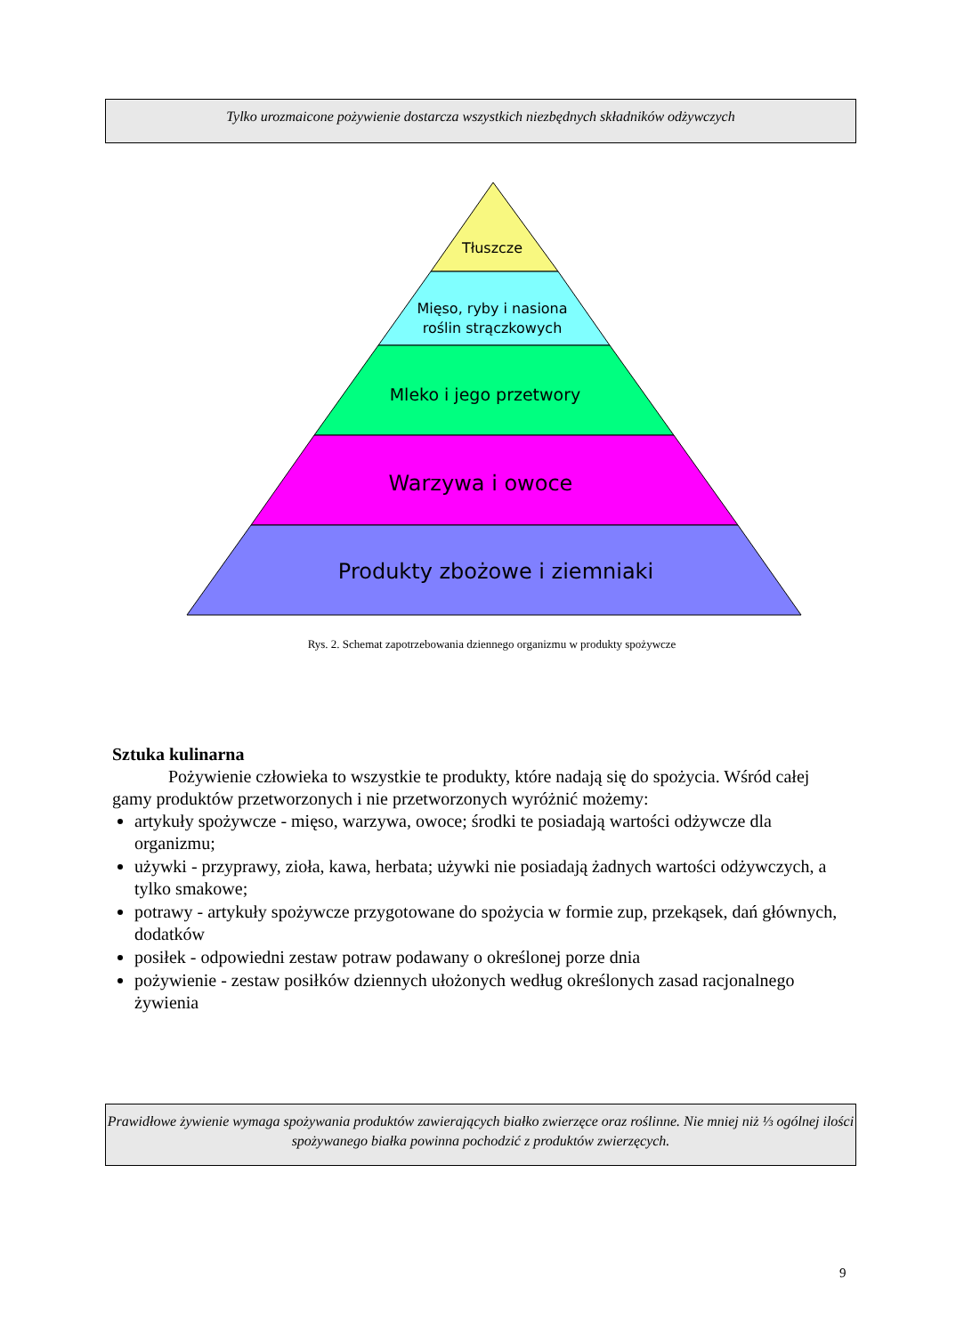Tylko urozmaicone pożywienie dostarcza wszystkich niezbędnych składników odżywczych
Tłuszcze
Mięso, ryby i nasiona
roślin strączkowych
Mleko i jego przetwory
Warzywa i owoce
Produkty zbożowe i ziemniaki
Rys. 2. Schemat zapotrzebowania dziennego organizmu w produkty spożywcze
Sztuka kulinarna
Pożywienie człowieka to wszystkie te produkty, które nadają się do spożycia. Wśród całej gamy produktów przetworzonych i nie przetworzonych wyróżnić możemy:
artykuły spożywcze - mięso, warzywa, owoce; środki te posiadają wartości odżywcze dla organizmu;
używki - przyprawy, zioła, kawa, herbata; używki nie posiadają żadnych wartości odżywczych, a tylko smakowe;
potrawy - artykuły spożywcze przygotowane do spożycia w formie zup, przekąsek, dań głównych, dodatków
posiłek - odpowiedni zestaw potraw podawany o określonej porze dnia
pożywienie - zestaw posiłków dziennych ułożonych według określonych zasad racjonalnego żywienia
Prawidłowe żywienie wymaga spożywania produktów zawierających białko zwierzęce oraz roślinne. Nie mniej niż ⅓ ogólnej ilości spożywanego białka powinna pochodzić z produktów zwierzęcych.
9